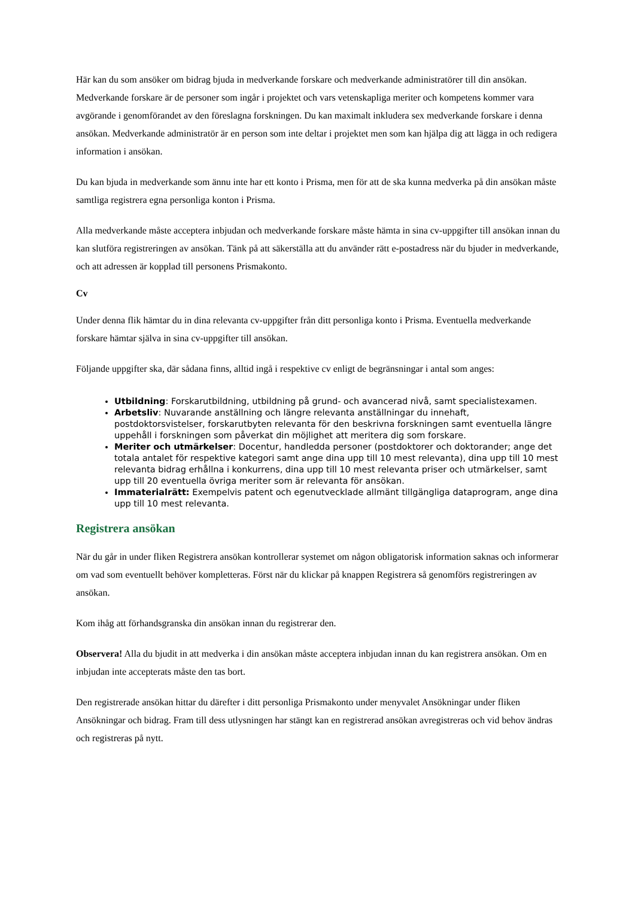Här kan du som ansöker om bidrag bjuda in medverkande forskare och medverkande administratörer till din ansökan. Medverkande forskare är de personer som ingår i projektet och vars vetenskapliga meriter och kompetens kommer vara avgörande i genomförandet av den föreslagna forskningen. Du kan maximalt inkludera sex medverkande forskare i denna ansökan. Medverkande administratör är en person som inte deltar i projektet men som kan hjälpa dig att lägga in och redigera information i ansökan.
Du kan bjuda in medverkande som ännu inte har ett konto i Prisma, men för att de ska kunna medverka på din ansökan måste samtliga registrera egna personliga konton i Prisma.
Alla medverkande måste acceptera inbjudan och medverkande forskare måste hämta in sina cv-uppgifter till ansökan innan du kan slutföra registreringen av ansökan. Tänk på att säkerställa att du använder rätt e-postadress när du bjuder in medverkande, och att adressen är kopplad till personens Prismakonto.
Cv
Under denna flik hämtar du in dina relevanta cv-uppgifter från ditt personliga konto i Prisma. Eventuella medverkande forskare hämtar själva in sina cv-uppgifter till ansökan.
Följande uppgifter ska, där sådana finns, alltid ingå i respektive cv enligt de begränsningar i antal som anges:
Utbildning: Forskarutbildning, utbildning på grund- och avancerad nivå, samt specialistexamen.
Arbetsliv: Nuvarande anställning och längre relevanta anställningar du innehaft, postdoktorsvistelser, forskarutbyten relevanta för den beskrivna forskningen samt eventuella längre uppehåll i forskningen som påverkat din möjlighet att meritera dig som forskare.
Meriter och utmärkelser: Docentur, handledda personer (postdoktorer och doktorander; ange det totala antalet för respektive kategori samt ange dina upp till 10 mest relevanta), dina upp till 10 mest relevanta bidrag erhållna i konkurrens, dina upp till 10 mest relevanta priser och utmärkelser, samt upp till 20 eventuella övriga meriter som är relevanta för ansökan.
Immaterialrätt: Exempelvis patent och egenutvecklade allmänt tillgängliga dataprogram, ange dina upp till 10 mest relevanta.
Registrera ansökan
När du går in under fliken Registrera ansökan kontrollerar systemet om någon obligatorisk information saknas och informerar om vad som eventuellt behöver kompletteras. Först när du klickar på knappen Registrera så genomförs registreringen av ansökan.
Kom ihåg att förhandsgranska din ansökan innan du registrerar den.
Observera! Alla du bjudit in att medverka i din ansökan måste acceptera inbjudan innan du kan registrera ansökan. Om en inbjudan inte accepterats måste den tas bort.
Den registrerade ansökan hittar du därefter i ditt personliga Prismakonto under menyvalet Ansökningar under fliken Ansökningar och bidrag. Fram till dess utlysningen har stängt kan en registrerad ansökan avregistreras och vid behov ändras och registreras på nytt.